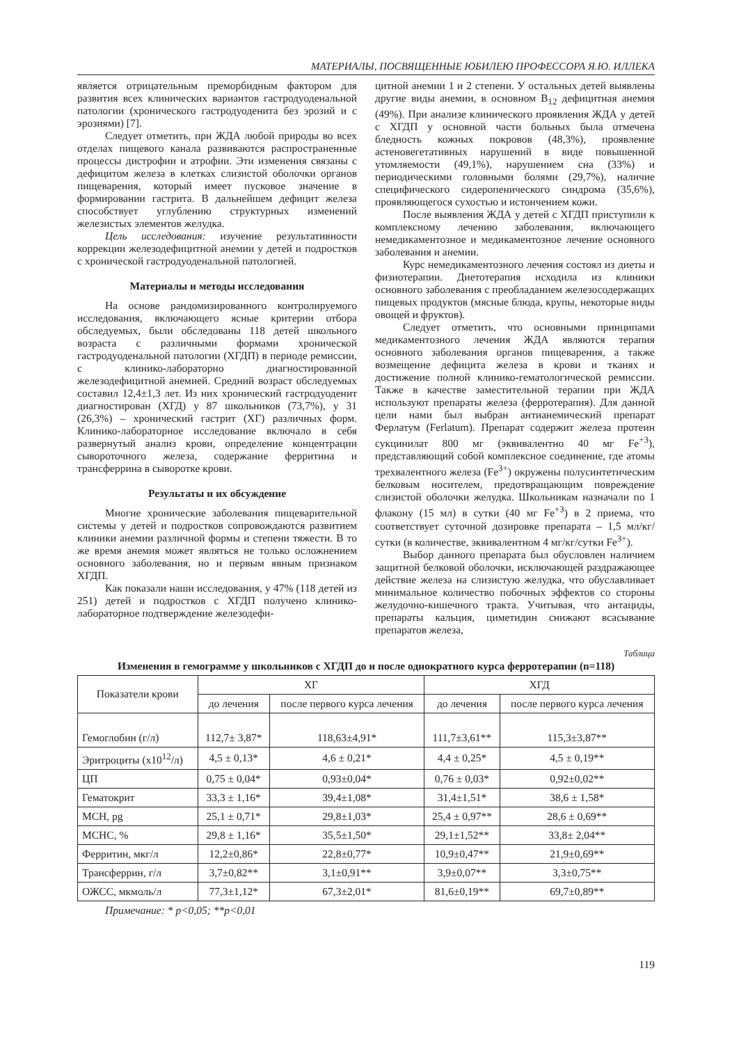МАТЕРИАЛЫ, ПОСВЯЩЕННЫЕ ЮБИЛЕЮ ПРОФЕССОРА Я.Ю. ИЛЛЕКА
является отрицательным преморбидным фактором для развития всех клинических вариантов гастродуоденальной патологии (хронического гастродуоденита без эрозий и с эрозиями) [7].
Следует отметить, при ЖДА любой природы во всех отделах пищевого канала развиваются распространенные процессы дистрофии и атрофии. Эти изменения связаны с дефицитом железа в клетках слизистой оболочки органов пищеварения, который имеет пусковое значение в формировании гастрита. В дальнейшем дефицит железа способствует углублению структурных изменений железистых элементов желудка.
Цель исследования: изучение результативности коррекции железодефицитной анемии у детей и подростков с хронической гастродуоденальной патологией.
Материалы и методы исследования
На основе рандомизированного контролируемого исследования, включающего ясные критерии отбора обследуемых, были обследованы 118 детей школьного возраста с различными формами хронической гастродуоденальной патологии (ХГДП) в периоде ремиссии, с клинико-лабораторно диагностированной железодефицитной анемией. Средний возраст обследуемых составил 12,4±1,3 лет. Из них хронический гастродуоденит диагностирован (ХГД) у 87 школьников (73,7%), у 31 (26,3%) – хронический гастрит (ХГ) различных форм. Клинико-лабораторное исследование включало в себя развернутый анализ крови, определение концентрации сывороточного железа, содержание ферритина и трансферрина в сыворотке крови.
Результаты и их обсуждение
Многие хронические заболевания пищеварительной системы у детей и подростков сопровождаются развитием клиники анемии различной формы и степени тяжести. В то же время анемия может являться не только осложнением основного заболевания, но и первым явным признаком ХГДП.
Как показали наши исследования, у 47% (118 детей из 251) детей и подростков с ХГДП получено клинико-лабораторное подтверждение железодефи-
цитной анемии 1 и 2 степени. У остальных детей выявлены другие виды анемии, в основном B<sub>12</sub> дефицитная анемия (49%). При анализе клинического проявления ЖДА у детей с ХГДП у основной части больных была отмечена бледность кожных покровов (48,3%), проявление астеновегетативных нарушений в виде повышенной утомляемости (49,1%), нарушением сна (33%) и периодическими головными болями (29,7%), наличие специфического сидеропенического синдрома (35,6%), проявляющегося сухостью и истончением кожи.
После выявления ЖДА у детей с ХГДП приступили к комплексному лечению заболевания, включающего немедикаментозное и медикаментозное лечение основного заболевания и анемии.
Курс немедикаментозного лечения состоял из диеты и физиотерапии. Диетотерапия исходила из клиники основного заболевания с преобладанием железосодержащих пищевых продуктов (мясные блюда, крупы, некоторые виды овощей и фруктов).
Следует отметить, что основными принципами медикаментозного лечения ЖДА являются терапия основного заболевания органов пищеварения, а также возмещение дефицита железа в крови и тканях и достижение полной клинико-гематологической ремиссии. Также в качестве заместительной терапии при ЖДА используют препараты железа (ферротерапия). Для данной цели нами был выбран антианемический препарат Ферлатум (Ferlatum). Препарат содержит железа протеин сукцинилат 800 мг (эквивалентно 40 мг Fe<sup>+3</sup>), представляющий собой комплексное соединение, где атомы трехвалентного железа (Fe<sup>3+</sup>) окружены полусинтетическим белковым носителем, предотвращающим повреждение слизистой оболочки желудка. Школьникам назначали по 1 флакону (15 мл) в сутки (40 мг Fe<sup>+3</sup>) в 2 приема, что соответствует суточной дозировке препарата – 1,5 мл/кг/сутки (в количестве, эквивалентном 4 мг/кг/сутки Fe<sup>3+</sup>).
Выбор данного препарата был обусловлен наличием защитной белковой оболочки, исключающей раздражающее действие железа на слизистую желудка, что обуславливает минимальное количество побочных эффектов со стороны желудочно-кишечного тракта. Учитывая, что антациды, препараты кальция, циметидин снижают всасывание препаратов железа,
Таблица
Изменения в гемограмме у школьников с ХГДП до и после однократного курса ферротерапии (n=118)
| Показатели крови | ХГ | | ХГД | |
| --- | --- | --- | --- | --- |
| | до лечения | после первого курса лечения | до лечения | после первого курса лечения |
| Гемоглобин (г/л) | 112,7± 3,87* | 118,63±4,91* | 111,7±3,61** | 115,3±3,87** |
| Эритроциты (х10<sup>12</sup>/л) | 4,5 ± 0,13* | 4,6 ± 0,21* | 4,4 ± 0,25* | 4,5 ± 0,19** |
| ЦП | 0,75 ± 0,04* | 0,93±0,04* | 0,76 ± 0,03* | 0,92±0,02** |
| Гематокрит | 33,3 ± 1,16* | 39,4±1,08* | 31,4±1,51* | 38,6 ± 1,58* |
| MCH, pg | 25,1 ± 0,71* | 29,8±1,03* | 25,4 ± 0,97** | 28,6 ± 0,69** |
| MCHC, % | 29,8 ± 1,16* | 35,5±1,50* | 29,1±1,52** | 33,8± 2,04** |
| Ферритин, мкг/л | 12,2±0,86* | 22,8±0,77* | 10,9±0,47** | 21,9±0,69** |
| Трансферрин, г/л | 3,7±0,82** | 3,1±0,91** | 3,9±0,07** | 3,3±0,75** |
| ОЖСС, мкмоль/л | 77,3±1,12* | 67,3±2,01* | 81,6±0,19** | 69,7±0,89** |
Примечание: * p<0,05; **p<0,01
119